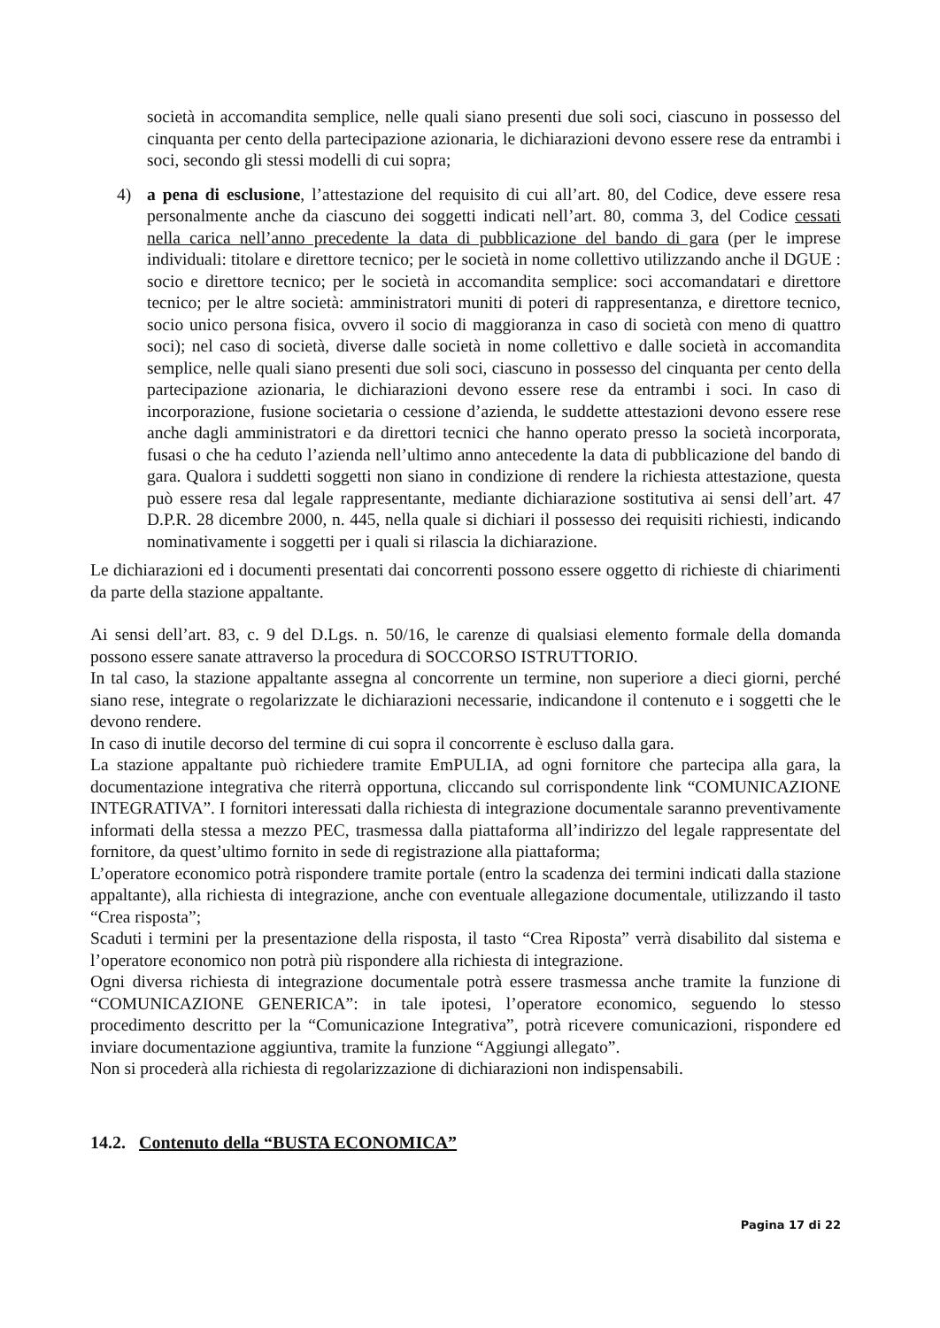società in accomandita semplice, nelle quali siano presenti due soli soci, ciascuno in possesso del cinquanta per cento della partecipazione azionaria, le dichiarazioni devono essere rese da entrambi i soci, secondo gli stessi modelli di cui sopra;
4)
a pena di esclusione, l’attestazione del requisito di cui all’art. 80, del Codice, deve essere resa personalmente anche da ciascuno dei soggetti indicati nell’art. 80, comma 3, del Codice cessati nella carica nell’anno precedente la data di pubblicazione del bando di gara (per le imprese individuali: titolare e direttore tecnico; per le società in nome collettivo utilizzando anche il DGUE : socio e direttore tecnico; per le società in accomandita semplice: soci accomandatari e direttore tecnico; per le altre società: amministratori muniti di poteri di rappresentanza, e direttore tecnico, socio unico persona fisica, ovvero il socio di maggioranza in caso di società con meno di quattro soci); nel caso di società, diverse dalle società in nome collettivo e dalle società in accomandita semplice, nelle quali siano presenti due soli soci, ciascuno in possesso del cinquanta per cento della partecipazione azionaria, le dichiarazioni devono essere rese da entrambi i soci. In caso di incorporazione, fusione societaria o cessione d’azienda, le suddette attestazioni devono essere rese anche dagli amministratori e da direttori tecnici che hanno operato presso la società incorporata, fusasi o che ha ceduto l’azienda nell’ultimo anno antecedente la data di pubblicazione del bando di gara. Qualora i suddetti soggetti non siano in condizione di rendere la richiesta attestazione, questa può essere resa dal legale rappresentante, mediante dichiarazione sostitutiva ai sensi dell’art. 47 D.P.R. 28 dicembre 2000, n. 445, nella quale si dichiari il possesso dei requisiti richiesti, indicando nominativamente i soggetti per i quali si rilascia la dichiarazione.
Le dichiarazioni ed i documenti presentati dai concorrenti possono essere oggetto di richieste di chiarimenti da parte della stazione appaltante.
Ai sensi dell’art. 83, c. 9 del D.Lgs. n. 50/16, le carenze di qualsiasi elemento formale della domanda possono essere sanate attraverso la procedura di SOCCORSO ISTRUTTORIO.
In tal caso, la stazione appaltante assegna al concorrente un termine, non superiore a dieci giorni, perché siano rese, integrate o regolarizzate le dichiarazioni necessarie, indicandone il contenuto e i soggetti che le devono rendere.
In caso di inutile decorso del termine di cui sopra il concorrente è escluso dalla gara.
La stazione appaltante può richiedere tramite EmPULIA, ad ogni fornitore che partecipa alla gara, la documentazione integrativa che riterrà opportuna, cliccando sul corrispondente link “COMUNICAZIONE INTEGRATIVA”. I fornitori interessati dalla richiesta di integrazione documentale saranno preventivamente informati della stessa a mezzo PEC, trasmessa dalla piattaforma all’indirizzo del legale rappresentate del fornitore, da quest’ultimo fornito in sede di registrazione alla piattaforma;
L’operatore economico potrà rispondere tramite portale (entro la scadenza dei termini indicati dalla stazione appaltante), alla richiesta di integrazione, anche con eventuale allegazione documentale, utilizzando il tasto “Crea risposta”;
Scaduti i termini per la presentazione della risposta, il tasto “Crea Riposta” verrà disabilito dal sistema e l’operatore economico non potrà più rispondere alla richiesta di integrazione.
Ogni diversa richiesta di integrazione documentale potrà essere trasmessa anche tramite la funzione di “COMUNICAZIONE GENERICA”: in tale ipotesi, l’operatore economico, seguendo lo stesso procedimento descritto per la “Comunicazione Integrativa”, potrà ricevere comunicazioni, rispondere ed inviare documentazione aggiuntiva, tramite la funzione “Aggiungi allegato”.
Non si procederà alla richiesta di regolarizzazione di dichiarazioni non indispensabili.
14.2. Contenuto della “BUSTA ECONOMICA”
Pagina 17 di 22